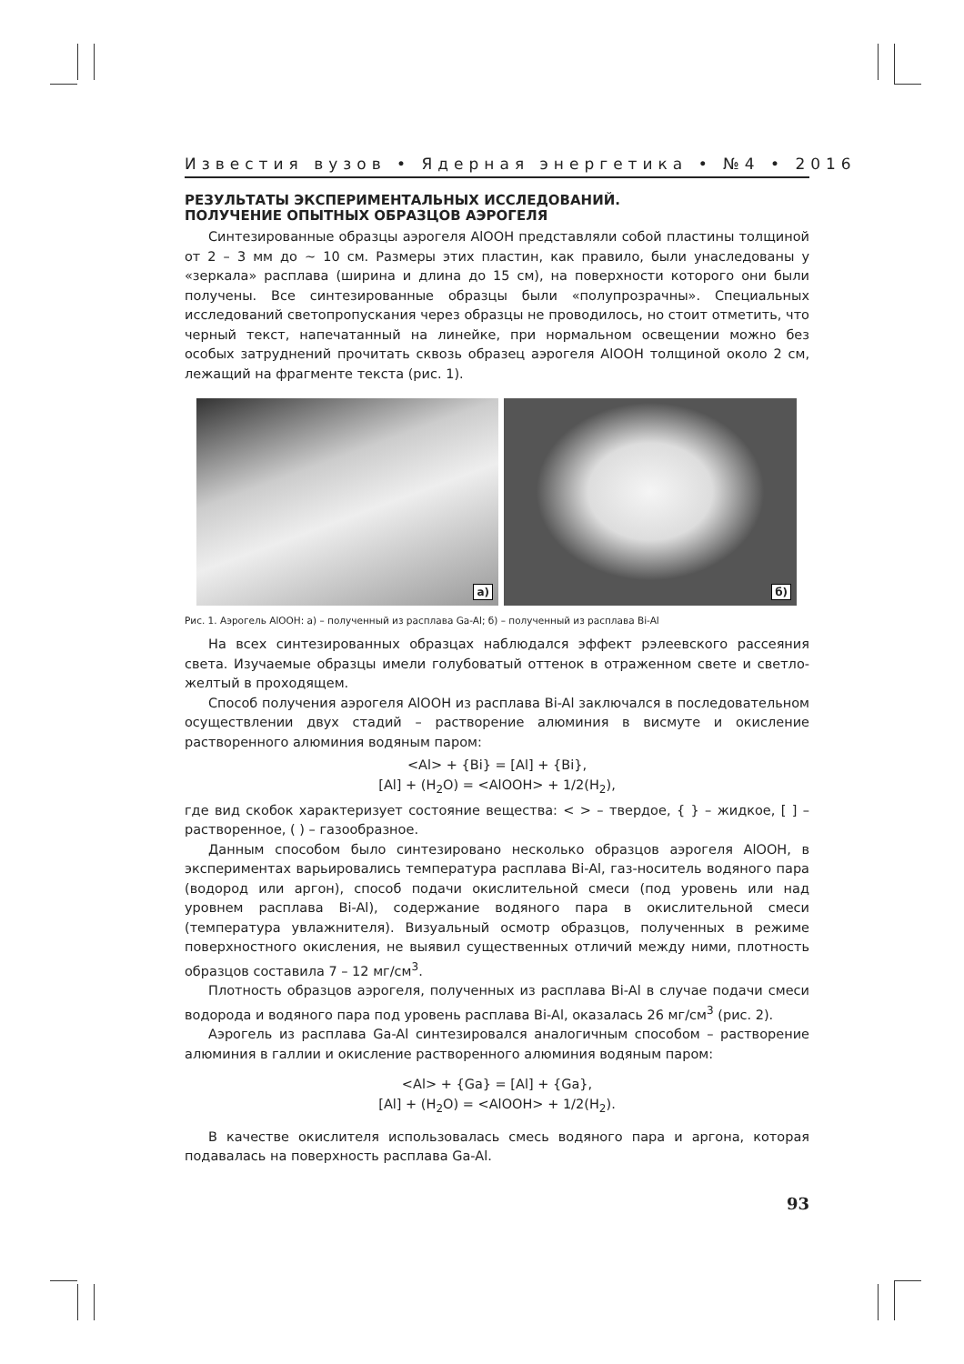Известия вузов • Ядерная энергетика • №4 • 2016
РЕЗУЛЬТАТЫ ЭКСПЕРИМЕНТАЛЬНЫХ ИССЛЕДОВАНИЙ.
ПОЛУЧЕНИЕ ОПЫТНЫХ ОБРАЗЦОВ АЭРОГЕЛЯ
Синтезированные образцы аэрогеля AlOOH представляли собой пластины толщиной от 2 – 3 мм до ~ 10 см. Размеры этих пластин, как правило, были унаследованы у «зеркала» расплава (ширина и длина до 15 см), на поверхности которого они были получены. Все синтезированные образцы были «полупрозрачны». Специальных исследований светопропускания через образцы не проводилось, но стоит отметить, что черный текст, напечатанный на линейке, при нормальном освещении можно без особых затруднений прочитать сквозь образец аэрогеля AlOOH толщиной около 2 см, лежащий на фрагменте текста (рис. 1).
а)
б)
Рис. 1. Аэрогель AlOOH: а) – полученный из расплава Ga-Al; б) – полученный из расплава Bi-Al
На всех синтезированных образцах наблюдался эффект рэлеевского рассеяния света. Изучаемые образцы имели голубоватый оттенок в отраженном свете и светло-желтый в проходящем.
Способ получения аэрогеля AlOOH из расплава Bi-Al заключался в последовательном осуществлении двух стадий – растворение алюминия в висмуте и окисление растворенного алюминия водяным паром:
<Al> + {Bi} = [Al] + {Bi},
[Al] + (H<sub>2</sub>O) = <AlOOH> + 1/2(H<sub>2</sub>),
где вид скобок характеризует состояние вещества: < > – твердое, { } – жидкое, [ ] – растворенное, ( ) – газообразное.
Данным способом было синтезировано несколько образцов аэрогеля AlOOH, в экспериментах варьировались температура расплава Bi-Al, газ-носитель водяного пара (водород или аргон), способ подачи окислительной смеси (под уровень или над уровнем расплава Bi-Al), содержание водяного пара в окислительной смеси (температура увлажнителя). Визуальный осмотр образцов, полученных в режиме поверхностного окисления, не выявил существенных отличий между ними, плотность образцов составила 7 – 12 мг/см<sup>3</sup>.
Плотность образцов аэрогеля, полученных из расплава Bi-Al в случае подачи смеси водорода и водяного пара под уровень расплава Bi-Al, оказалась 26 мг/см<sup>3</sup> (рис. 2).
Аэрогель из расплава Ga-Al синтезировался аналогичным способом – растворение алюминия в галлии и окисление растворенного алюминия водяным паром:
<Al> + {Ga} = [Al] + {Ga},
[Al] + (H<sub>2</sub>O) = <AlOOH> + 1/2(H<sub>2</sub>).
В качестве окислителя использовалась смесь водяного пара и аргона, которая подавалась на поверхность расплава Ga-Al.
93